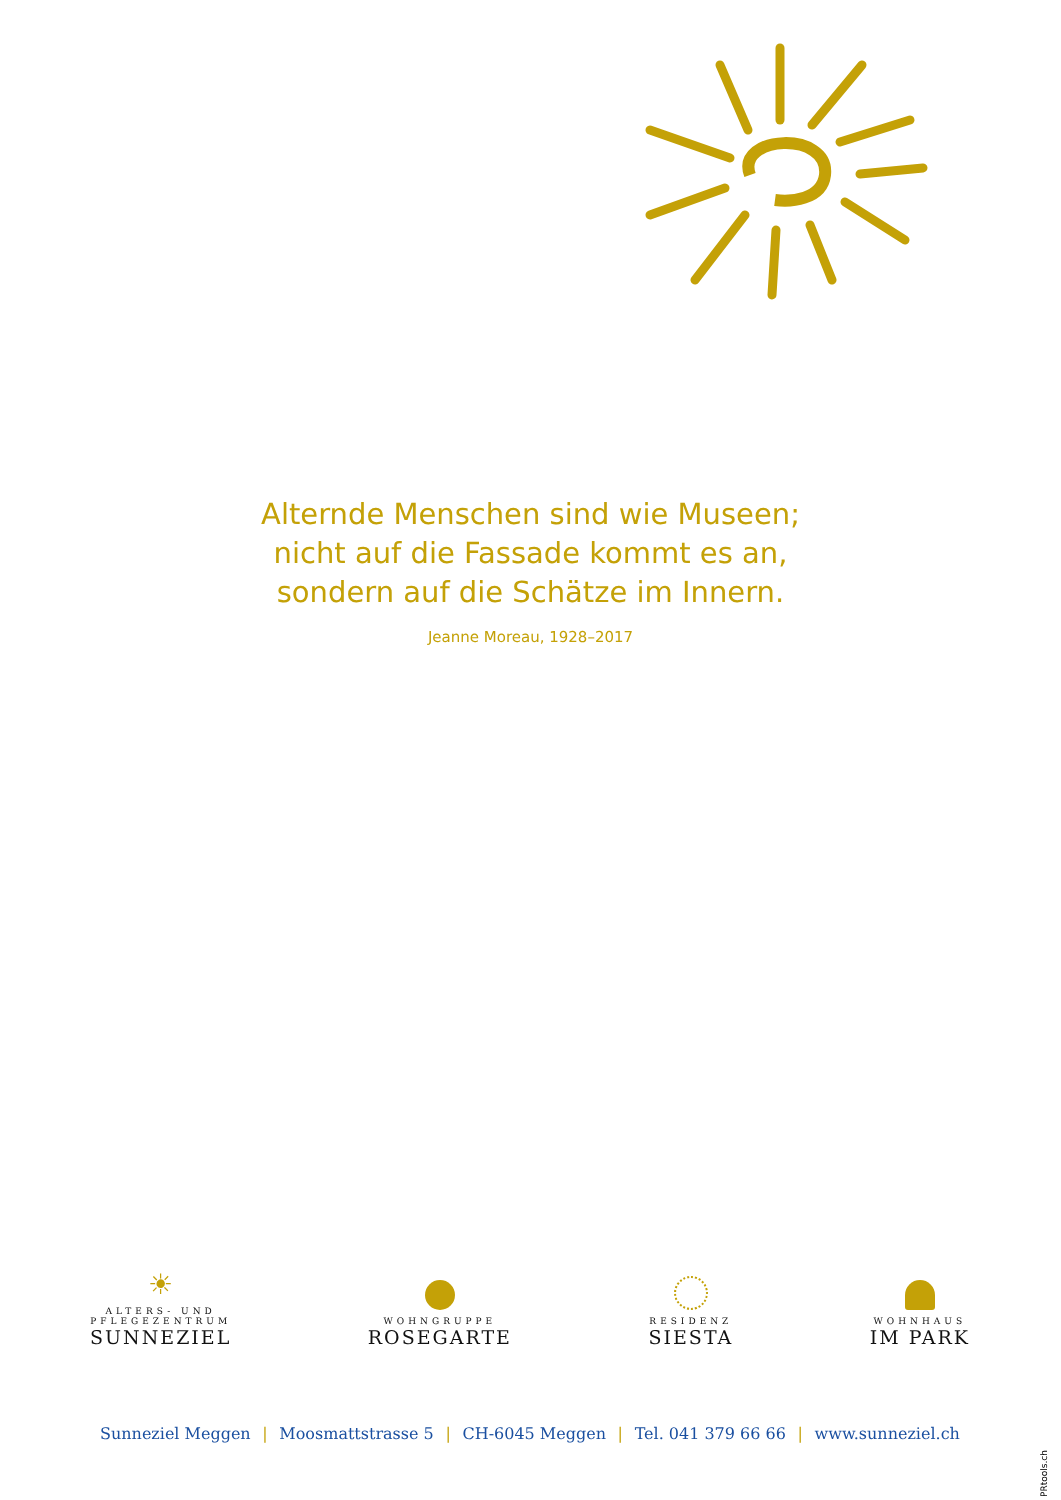Alternde Menschen sind wie Museen;
nicht auf die Fassade kommt es an,
sondern auf die Schätze im Innern.
Jeanne Moreau, 1928–2017
☀
ALTERS- UND
PFLEGEZENTRUM
SUNNEZIEL
WOHNGRUPPE
ROSEGARTE
RESIDENZ
SIESTA
WOHNHAUS
IM PARK
Sunneziel Meggen | Moosmattstrasse 5 | CH-6045 Meggen | Tel. 041 379 66 66 | www.sunneziel.ch
PRtools.ch